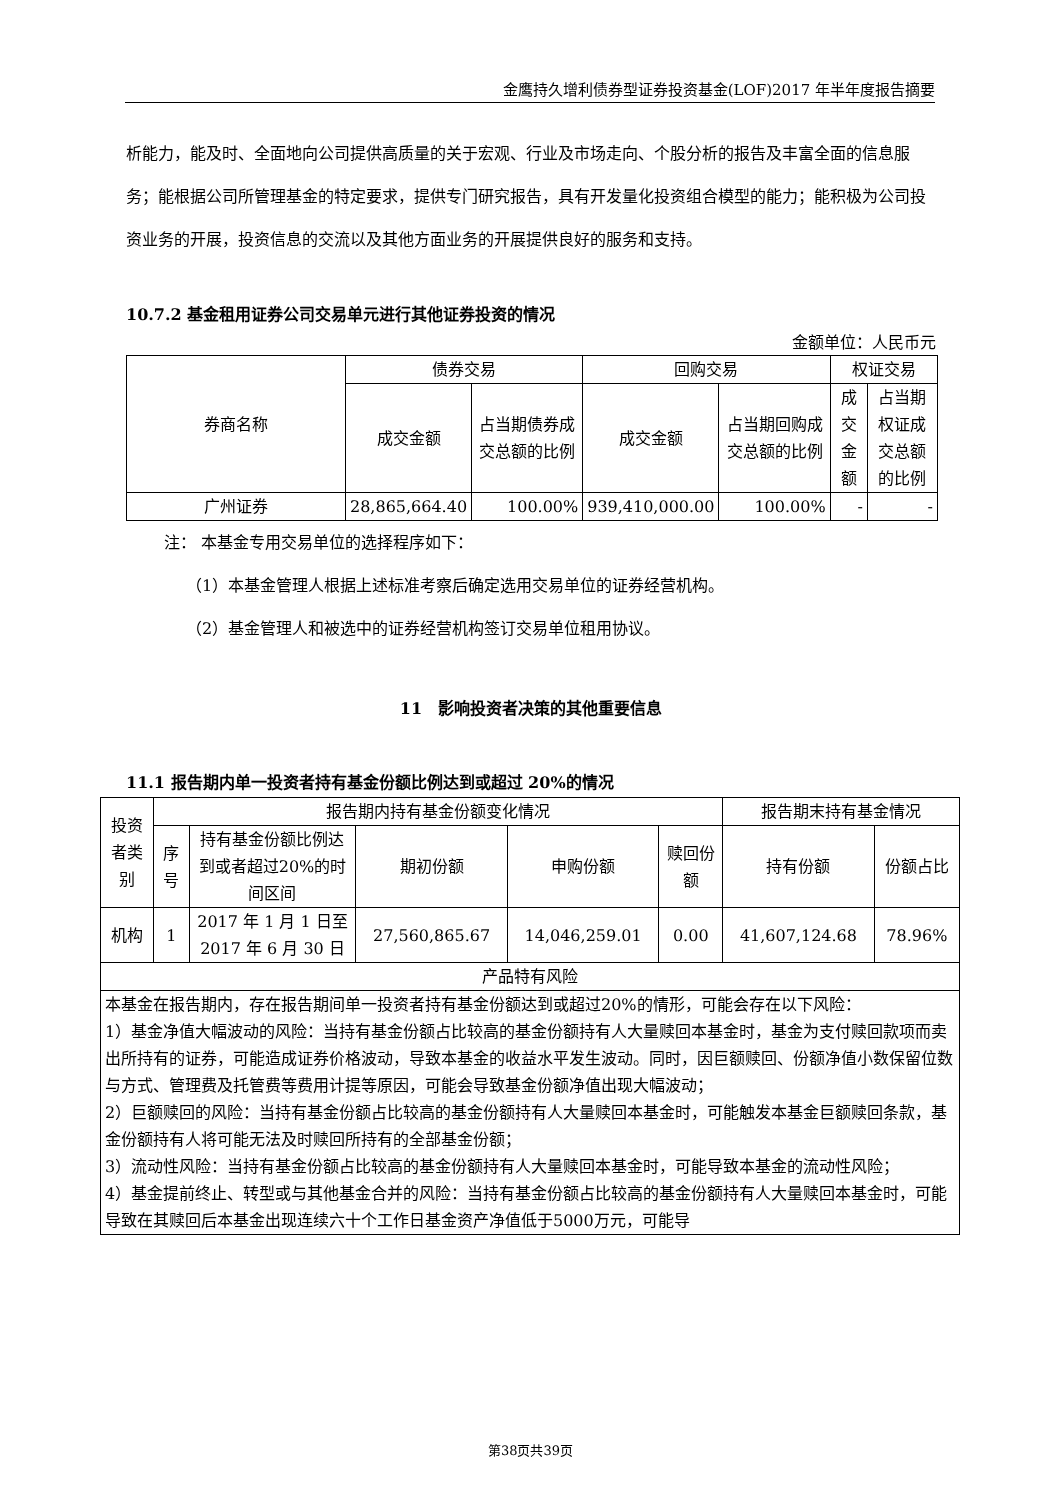金鹰持久增利债券型证券投资基金(LOF)2017 年半年度报告摘要
析能力，能及时、全面地向公司提供高质量的关于宏观、行业及市场走向、个股分析的报告及丰富全面的信息服务；能根据公司所管理基金的特定要求，提供专门研究报告，具有开发量化投资组合模型的能力；能积极为公司投资业务的开展，投资信息的交流以及其他方面业务的开展提供良好的服务和支持。
10.7.2 基金租用证券公司交易单元进行其他证券投资的情况
金额单位：人民币元
| 券商名称 | 债券交易 | | 回购交易 | | 权证交易 | |
| | 成交金额 | 占当期债券成交总额的比例 | 成交金额 | 占当期回购成交总额的比例 | 成交金额 | 占当期权证成交总额的比例 |
| 广州证券 | 28,865,664.40 | 100.00% | 939,410,000.00 | 100.00% | - | - |
注： 本基金专用交易单位的选择程序如下：
（1）本基金管理人根据上述标准考察后确定选用交易单位的证券经营机构。
（2）基金管理人和被选中的证券经营机构签订交易单位租用协议。
11　影响投资者决策的其他重要信息
11.1 报告期内单一投资者持有基金份额比例达到或超过 20%的情况
| 投资者类别 | 报告期内持有基金份额变化情况 | | | | | 报告期末持有基金情况 | |
| | 序号 | 持有基金份额比例达到或者超过20%的时间区间 | 期初份额 | 申购份额 | 赎回份额 | 持有份额 | 份额占比 |
| 机构 | 1 | 2017 年 1 月 1 日至 2017 年 6 月 30 日 | 27,560,865.67 | 14,046,259.01 | 0.00 | 41,607,124.68 | 78.96% |
| 产品特有风险 | | | | | | | |
| 本基金在报告期内，存在报告期间单一投资者持有基金份额达到或超过20%的情形，可能会存在以下风险： 1）基金净值大幅波动的风险：当持有基金份额占比较高的基金份额持有人大量赎回本基金时，基金为支付赎回款项而卖出所持有的证券，可能造成证券价格波动，导致本基金的收益水平发生波动。同时，因巨额赎回、份额净值小数保留位数与方式、管理费及托管费等费用计提等原因，可能会导致基金份额净值出现大幅波动； 2）巨额赎回的风险：当持有基金份额占比较高的基金份额持有人大量赎回本基金时，可能触发本基金巨额赎回条款，基金份额持有人将可能无法及时赎回所持有的全部基金份额； 3）流动性风险：当持有基金份额占比较高的基金份额持有人大量赎回本基金时，可能导致本基金的流动性风险； 4）基金提前终止、转型或与其他基金合并的风险：当持有基金份额占比较高的基金份额持有人大量赎回本基金时，可能导致在其赎回后本基金出现连续六十个工作日基金资产净值低于5000万元，可能导 | | | | | | | |
第38页共39页